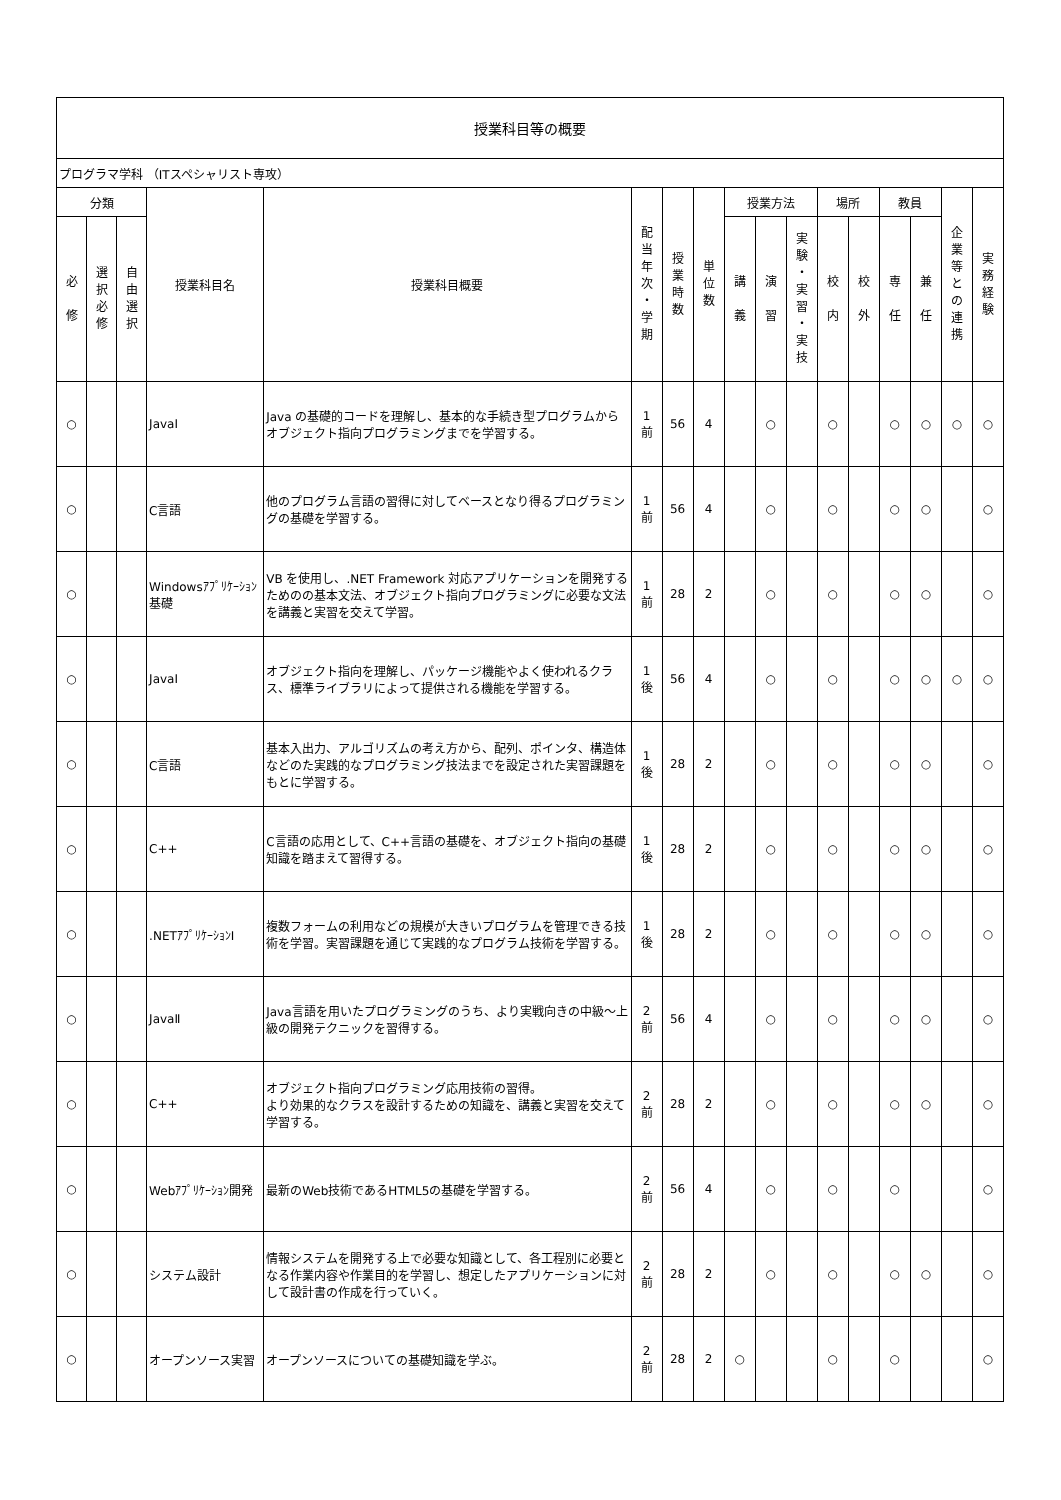| 授業科目等の概要 | | | | | | | | | | | | | | | | |
| --- | --- | --- | --- | --- | --- | --- | --- | --- | --- | --- | --- | --- | --- | --- | --- | --- |
| プログラマ学科 （ITスペシャリスト専攻） | | | | | | | | | | | | | | | | |
| 分類 | | | 授業科目名 | 授業科目概要 | 配 当 年 次 ・ 学 期 | 授 業 時 数 | 単 位 数 | 授業方法 | | | 場所 | | 教員 | | 企 業 等 と の 連 携 | 実 務 経 験 |
| 必 修 | 選 択 必 修 | 自 由 選 択 | | | | | | 講 義 | 演 習 | 実 験 ・ 実 習 ・ 実 技 | 校 内 | 校 外 | 専 任 | 兼 任 | | |
| ○ | | | JavaⅠ | Java の基礎的コードを理解し、基本的な手続き型プログラムからオブジェクト指向プログラミングまでを学習する。 | 1 前 | 56 | 4 | | ○ | | ○ | | ○ | ○ | ○ | ○ |
| ○ | | | C言語 | 他のプログラム言語の習得に対してベースとなり得るプログラミングの基礎を学習する。 | 1 前 | 56 | 4 | | ○ | | ○ | | ○ | ○ | | ○ |
| ○ | | | Windowsｱﾌﾟﾘｹｰｼｮﾝ基礎 | VB を使用し、.NET Framework 対応アプリケーションを開発するためのの基本文法、オブジェクト指向プログラミングに必要な文法を講義と実習を交えて学習。 | 1 前 | 28 | 2 | | ○ | | ○ | | ○ | ○ | | ○ |
| ○ | | | JavaⅠ | オブジェクト指向を理解し、パッケージ機能やよく使われるクラス、標準ライブラリによって提供される機能を学習する。 | 1 後 | 56 | 4 | | ○ | | ○ | | ○ | ○ | ○ | ○ |
| ○ | | | C言語 | 基本入出力、アルゴリズムの考え方から、配列、ポインタ、構造体などのた実践的なプログラミング技法までを設定された実習課題をもとに学習する。 | 1 後 | 28 | 2 | | ○ | | ○ | | ○ | ○ | | ○ |
| ○ | | | C++ | C言語の応用として、C++言語の基礎を、オブジェクト指向の基礎知識を踏まえて習得する。 | 1 後 | 28 | 2 | | ○ | | ○ | | ○ | ○ | | ○ |
| ○ | | | .NETｱﾌﾟﾘｹｰｼｮﾝⅠ | 複数フォームの利用などの規模が大きいプログラムを管理できる技術を学習。実習課題を通じて実践的なプログラム技術を学習する。 | 1 後 | 28 | 2 | | ○ | | ○ | | ○ | ○ | | ○ |
| ○ | | | JavaⅡ | Java言語を用いたプログラミングのうち、より実戦向きの中級～上級の開発テクニックを習得する。 | 2 前 | 56 | 4 | | ○ | | ○ | | ○ | ○ | | ○ |
| ○ | | | C++ | オブジェクト指向プログラミング応用技術の習得。 より効果的なクラスを設計するための知識を、講義と実習を交えて学習する。 | 2 前 | 28 | 2 | | ○ | | ○ | | ○ | ○ | | ○ |
| ○ | | | Webｱﾌﾟﾘｹｰｼｮﾝ開発 | 最新のWeb技術であるHTML5の基礎を学習する。 | 2 前 | 56 | 4 | | ○ | | ○ | | ○ | | | ○ |
| ○ | | | システム設計 | 情報システムを開発する上で必要な知識として、各工程別に必要となる作業内容や作業目的を学習し、想定したアプリケーションに対して設計書の作成を行っていく。 | 2 前 | 28 | 2 | | ○ | | ○ | | ○ | ○ | | ○ |
| ○ | | | オープンソース実習 | オープンソースについての基礎知識を学ぶ。 | 2 前 | 28 | 2 | ○ | | | ○ | | ○ | | | ○ |